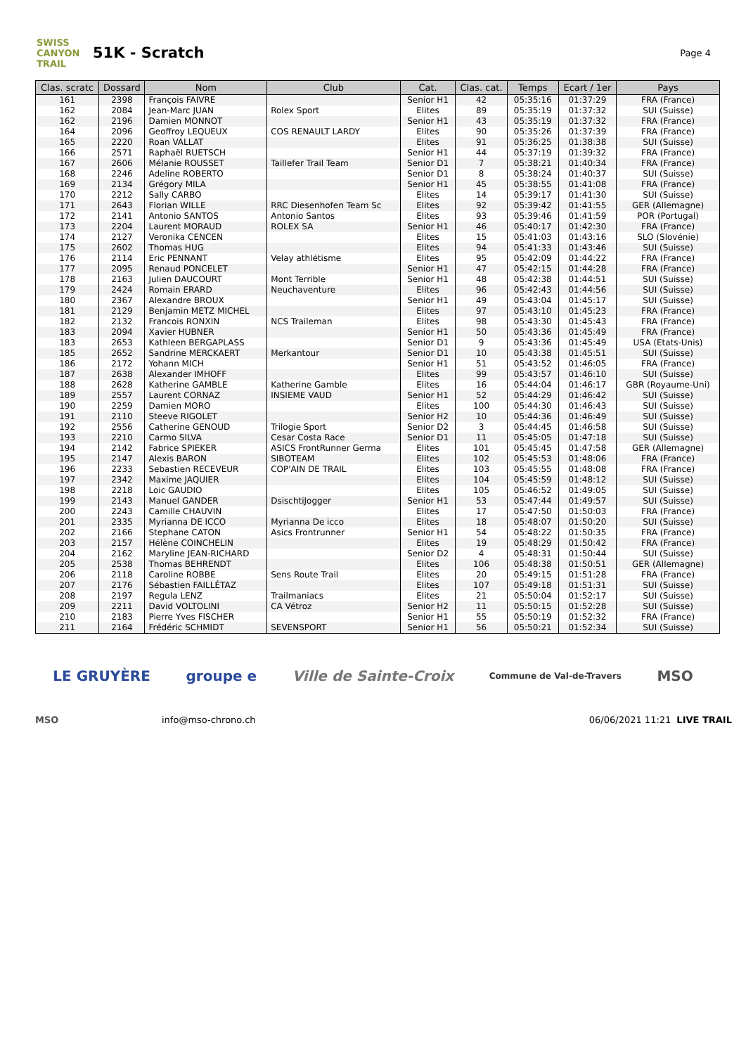SWISS CANYON TRAIL
51K - Scratch
Page 4
| Clas. scratc | Dossard | Nom | Club | Cat. | Clas. cat. | Temps | Ecart / 1er | Pays |
| --- | --- | --- | --- | --- | --- | --- | --- | --- |
| 161 | 2398 | François FAIVRE | | Senior H1 | 42 | 05:35:16 | 01:37:29 | FRA (France) |
| 162 | 2084 | Jean-Marc JUAN | Rolex Sport | Elites | 89 | 05:35:19 | 01:37:32 | SUI (Suisse) |
| 162 | 2196 | Damien MONNOT | | Senior H1 | 43 | 05:35:19 | 01:37:32 | FRA (France) |
| 164 | 2096 | Geoffroy LEQUEUX | COS RENAULT LARDY | Elites | 90 | 05:35:26 | 01:37:39 | FRA (France) |
| 165 | 2220 | Roan VALLAT | | Elites | 91 | 05:36:25 | 01:38:38 | SUI (Suisse) |
| 166 | 2571 | Raphaël RUETSCH | | Senior H1 | 44 | 05:37:19 | 01:39:32 | FRA (France) |
| 167 | 2606 | Mélanie ROUSSET | Taillefer Trail Team | Senior D1 | 7 | 05:38:21 | 01:40:34 | FRA (France) |
| 168 | 2246 | Adeline ROBERTO | | Senior D1 | 8 | 05:38:24 | 01:40:37 | SUI (Suisse) |
| 169 | 2134 | Grégory MILA | | Senior H1 | 45 | 05:38:55 | 01:41:08 | FRA (France) |
| 170 | 2212 | Sally CARBO | | Elites | 14 | 05:39:17 | 01:41:30 | SUI (Suisse) |
| 171 | 2643 | Florian WILLE | RRC Diesenhofen Team Sc | Elites | 92 | 05:39:42 | 01:41:55 | GER (Allemagne) |
| 172 | 2141 | Antonio SANTOS | Antonio Santos | Elites | 93 | 05:39:46 | 01:41:59 | POR (Portugal) |
| 173 | 2204 | Laurent MORAUD | ROLEX SA | Senior H1 | 46 | 05:40:17 | 01:42:30 | FRA (France) |
| 174 | 2127 | Veronika CENCEN | | Elites | 15 | 05:41:03 | 01:43:16 | SLO (Slovénie) |
| 175 | 2602 | Thomas HUG | | Elites | 94 | 05:41:33 | 01:43:46 | SUI (Suisse) |
| 176 | 2114 | Eric PENNANT | Velay athlétisme | Elites | 95 | 05:42:09 | 01:44:22 | FRA (France) |
| 177 | 2095 | Renaud PONCELET | | Senior H1 | 47 | 05:42:15 | 01:44:28 | FRA (France) |
| 178 | 2163 | Julien DAUCOURT | Mont Terrible | Senior H1 | 48 | 05:42:38 | 01:44:51 | SUI (Suisse) |
| 179 | 2424 | Romain ERARD | Neuchaventure | Elites | 96 | 05:42:43 | 01:44:56 | SUI (Suisse) |
| 180 | 2367 | Alexandre BROUX | | Senior H1 | 49 | 05:43:04 | 01:45:17 | SUI (Suisse) |
| 181 | 2129 | Benjamin METZ MICHEL | | Elites | 97 | 05:43:10 | 01:45:23 | FRA (France) |
| 182 | 2132 | Francois RONXIN | NCS Traileman | Elites | 98 | 05:43:30 | 01:45:43 | FRA (France) |
| 183 | 2094 | Xavier HUBNER | | Senior H1 | 50 | 05:43:36 | 01:45:49 | FRA (France) |
| 183 | 2653 | Kathleen BERGAPLASS | | Senior D1 | 9 | 05:43:36 | 01:45:49 | USA (Etats-Unis) |
| 185 | 2652 | Sandrine MERCKAERT | Merkantour | Senior D1 | 10 | 05:43:38 | 01:45:51 | SUI (Suisse) |
| 186 | 2172 | Yohann MICH | | Senior H1 | 51 | 05:43:52 | 01:46:05 | FRA (France) |
| 187 | 2638 | Alexander IMHOFF | | Elites | 99 | 05:43:57 | 01:46:10 | SUI (Suisse) |
| 188 | 2628 | Katherine GAMBLE | Katherine Gamble | Elites | 16 | 05:44:04 | 01:46:17 | GBR (Royaume-Uni) |
| 189 | 2557 | Laurent CORNAZ | INSIEME VAUD | Senior H1 | 52 | 05:44:29 | 01:46:42 | SUI (Suisse) |
| 190 | 2259 | Damien MORO | | Elites | 100 | 05:44:30 | 01:46:43 | SUI (Suisse) |
| 191 | 2110 | Steeve RIGOLET | | Senior H2 | 10 | 05:44:36 | 01:46:49 | SUI (Suisse) |
| 192 | 2556 | Catherine GENOUD | Trilogie Sport | Senior D2 | 3 | 05:44:45 | 01:46:58 | SUI (Suisse) |
| 193 | 2210 | Carmo SILVA | Cesar Costa Race | Senior D1 | 11 | 05:45:05 | 01:47:18 | SUI (Suisse) |
| 194 | 2142 | Fabrice SPIEKER | ASICS FrontRunner Germa | Elites | 101 | 05:45:45 | 01:47:58 | GER (Allemagne) |
| 195 | 2147 | Alexis BARON | SIBOTEAM | Elites | 102 | 05:45:53 | 01:48:06 | FRA (France) |
| 196 | 2233 | Sebastien RECEVEUR | COP'AIN DE TRAIL | Elites | 103 | 05:45:55 | 01:48:08 | FRA (France) |
| 197 | 2342 | Maxime JAQUIER | | Elites | 104 | 05:45:59 | 01:48:12 | SUI (Suisse) |
| 198 | 2218 | Loic GAUDIO | | Elites | 105 | 05:46:52 | 01:49:05 | SUI (Suisse) |
| 199 | 2143 | Manuel GANDER | DsischtiJogger | Senior H1 | 53 | 05:47:44 | 01:49:57 | SUI (Suisse) |
| 200 | 2243 | Camille CHAUVIN | | Elites | 17 | 05:47:50 | 01:50:03 | FRA (France) |
| 201 | 2335 | Myrianna DE ICCO | Myrianna De icco | Elites | 18 | 05:48:07 | 01:50:20 | SUI (Suisse) |
| 202 | 2166 | Stephane CATON | Asics Frontrunner | Senior H1 | 54 | 05:48:22 | 01:50:35 | FRA (France) |
| 203 | 2157 | Hélène COINCHELIN | | Elites | 19 | 05:48:29 | 01:50:42 | FRA (France) |
| 204 | 2162 | Maryline JEAN-RICHARD | | Senior D2 | 4 | 05:48:31 | 01:50:44 | SUI (Suisse) |
| 205 | 2538 | Thomas BEHRENDT | | Elites | 106 | 05:48:38 | 01:50:51 | GER (Allemagne) |
| 206 | 2118 | Caroline ROBBE | Sens Route Trail | Elites | 20 | 05:49:15 | 01:51:28 | FRA (France) |
| 207 | 2176 | Sébastien FAILLÉTAZ | | Elites | 107 | 05:49:18 | 01:51:31 | SUI (Suisse) |
| 208 | 2197 | Regula LENZ | Trailmaniacs | Elites | 21 | 05:50:04 | 01:52:17 | SUI (Suisse) |
| 209 | 2211 | David VOLTOLINI | CA Vétroz | Senior H2 | 11 | 05:50:15 | 01:52:28 | SUI (Suisse) |
| 210 | 2183 | Pierre Yves FISCHER | | Senior H1 | 55 | 05:50:19 | 01:52:32 | FRA (France) |
| 211 | 2164 | Frédéric SCHMIDT | SEVENSPORT | Senior H1 | 56 | 05:50:21 | 01:52:34 | SUI (Suisse) |
LE GRUYÈRE groupe e Ville de Sainte-Croix Commune de Val-de-Travers MSO
MSO info@mso-chrono.ch 06/06/2021 11:21 LIVE TRAIL